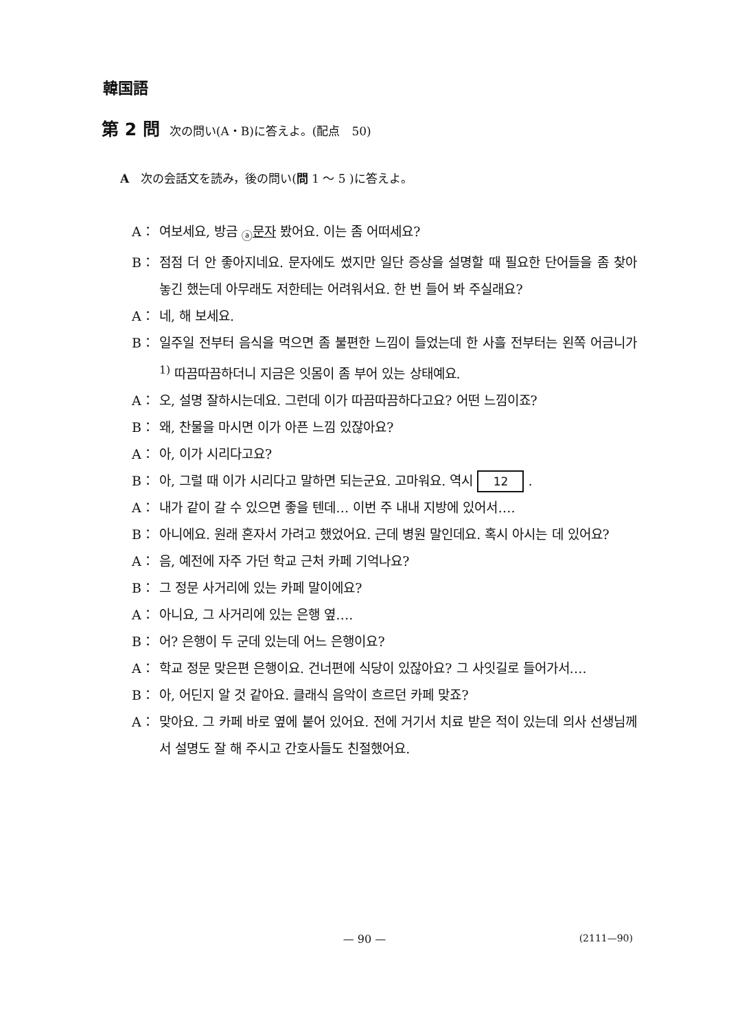韓国語
第 2 問 次の問い(A・B)に答えよ。(配点　50)
A　次の会話文を読み，後の問い(問 1 ～ 5 )に答えよ。
A： 여보세요, 방금 <sub>ⓐ</sub>문자 봤어요. 이는 좀 어떠세요?
B： 점점 더 안 좋아지네요. 문자에도 썼지만 일단 증상을 설명할 때 필요한 단어들을 좀 찾아 놓긴 했는데 아무래도 저한테는 어려워서요. 한 번 들어 봐 주실래요?
A： 네, 해 보세요.
B： 일주일 전부터 음식을 먹으면 좀 불편한 느낌이 들었는데 한 사흘 전부터는 왼쪽 어금니가<sup>1)</sup> 따끔따끔하더니 지금은 잇몸이 좀 부어 있는 상태예요.
A： 오, 설명 잘하시는데요. 그런데 이가 따끔따끔하다고요? 어떤 느낌이죠?
B： 왜, 찬물을 마시면 이가 아픈 느낌 있잖아요?
A： 아, 이가 시리다고요?
B： 아, 그럴 때 이가 시리다고 말하면 되는군요. 고마워요. 역시 12 .
A： 내가 같이 갈 수 있으면 좋을 텐데… 이번 주 내내 지방에 있어서….
B： 아니에요. 원래 혼자서 가려고 했었어요. 근데 병원 말인데요. 혹시 아시는 데 있어요?
A： 음, 예전에 자주 가던 학교 근처 카페 기억나요?
B： 그 정문 사거리에 있는 카페 말이에요?
A： 아니요, 그 사거리에 있는 은행 옆….
B： 어? 은행이 두 군데 있는데 어느 은행이요?
A： 학교 정문 맞은편 은행이요. 건너편에 식당이 있잖아요? 그 사잇길로 들어가서….
B： 아, 어딘지 알 것 같아요. 클래식 음악이 흐르던 카페 맞죠?
A： 맞아요. 그 카페 바로 옆에 붙어 있어요. 전에 거기서 치료 받은 적이 있는데 의사 선생님께서 설명도 잘 해 주시고 간호사들도 친절했어요.
— 90 —
(2111—90)